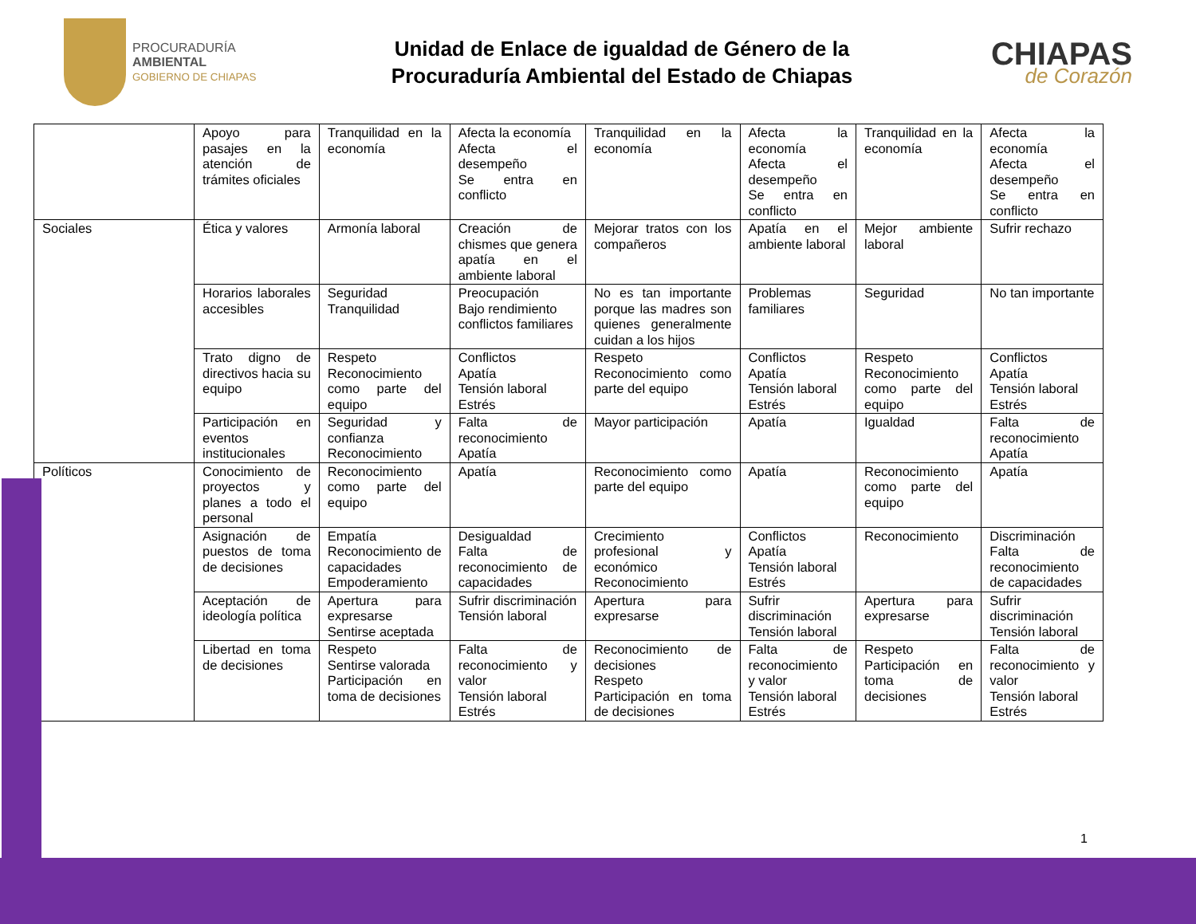PROCURADURÍA
AMBIENTAL
GOBIERNO DE CHIAPAS
Unidad de Enlace de igualdad de Género de la
Procuraduría Ambiental del Estado de Chiapas
CHIAPAS
de Corazón
| | Apoyo para pasajes en la atención de trámites oficiales | Tranquilidad en la economía | Afecta la economía Afecta el desempeño Se entra en conflicto | Tranquilidad en la economía | Afecta la economía Afecta el desempeño Se entra en conflicto | Tranquilidad en la economía | Afecta la economía Afecta el desempeño Se entra en conflicto |
| Sociales | Ética y valores | Armonía laboral | Creación de chismes que genera apatía en el ambiente laboral | Mejorar tratos con los compañeros | Apatía en el ambiente laboral | Mejor ambiente laboral | Sufrir rechazo |
| | Horarios laborales accesibles | Seguridad Tranquilidad | Preocupación Bajo rendimiento conflictos familiares | No es tan importante porque las madres son quienes generalmente cuidan a los hijos | Problemas familiares | Seguridad | No tan importante |
| | Trato digno de directivos hacia su equipo | Respeto Reconocimiento como parte del equipo | Conflictos Apatía Tensión laboral Estrés | Respeto Reconocimiento como parte del equipo | Conflictos Apatía Tensión laboral Estrés | Respeto Reconocimiento como parte del equipo | Conflictos Apatía Tensión laboral Estrés |
| | Participación en eventos institucionales | Seguridad y confianza Reconocimiento | Falta de reconocimiento Apatía | Mayor participación | Apatía | Igualdad | Falta de reconocimiento Apatía |
| Políticos | Conocimiento de proyectos y planes a todo el personal | Reconocimiento como parte del equipo | Apatía | Reconocimiento como parte del equipo | Apatía | Reconocimiento como parte del equipo | Apatía |
| | Asignación de puestos de toma de decisiones | Empatía Reconocimiento de capacidades Empoderamiento | Desigualdad Falta de reconocimiento de capacidades | Crecimiento profesional y económico Reconocimiento | Conflictos Apatía Tensión laboral Estrés | Reconocimiento | Discriminación Falta de reconocimiento de capacidades |
| | Aceptación de ideología política | Apertura para expresarse Sentirse aceptada | Sufrir discriminación Tensión laboral | Apertura para expresarse | Sufrir discriminación Tensión laboral | Apertura para expresarse | Sufrir discriminación Tensión laboral |
| | Libertad en toma de decisiones | Respeto Sentirse valorada Participación en toma de decisiones | Falta de reconocimiento y valor Tensión laboral Estrés | Reconocimiento de decisiones Respeto Participación en toma de decisiones | Falta de reconocimiento y valor Tensión laboral Estrés | Respeto Participación en toma de decisiones | Falta de reconocimiento y valor Tensión laboral Estrés |
1